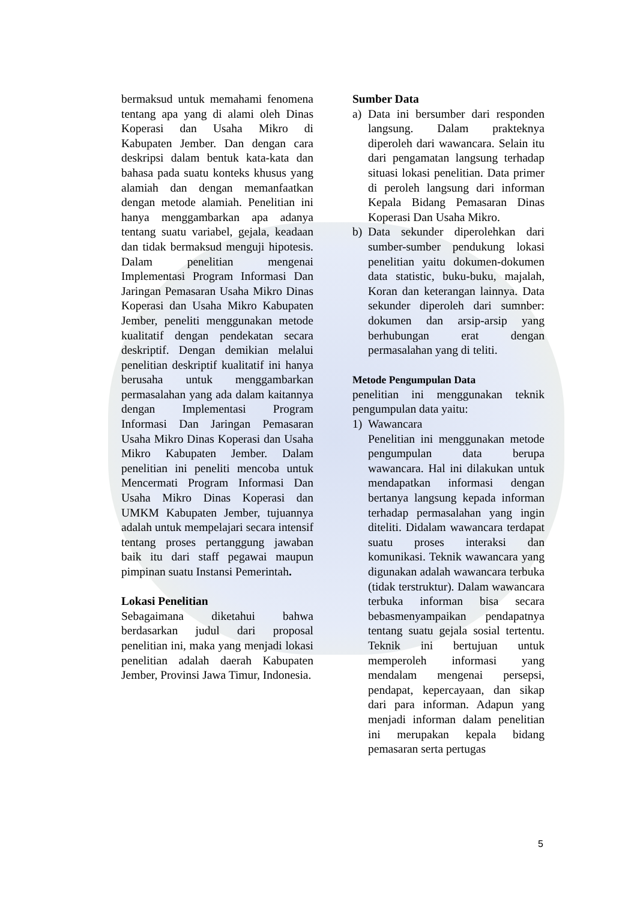bermaksud untuk memahami fenomena tentang apa yang di alami oleh Dinas Koperasi dan Usaha Mikro di Kabupaten Jember. Dan dengan cara deskripsi dalam bentuk kata-kata dan bahasa pada suatu konteks khusus yang alamiah dan dengan memanfaatkan dengan metode alamiah. Penelitian ini hanya menggambarkan apa adanya tentang suatu variabel, gejala, keadaan dan tidak bermaksud menguji hipotesis. Dalam penelitian mengenai Implementasi Program Informasi Dan Jaringan Pemasaran Usaha Mikro Dinas Koperasi dan Usaha Mikro Kabupaten Jember, peneliti menggunakan metode kualitatif dengan pendekatan secara deskriptif. Dengan demikian melalui penelitian deskriptif kualitatif ini hanya berusaha untuk menggambarkan permasalahan yang ada dalam kaitannya dengan Implementasi Program Informasi Dan Jaringan Pemasaran Usaha Mikro Dinas Koperasi dan Usaha Mikro Kabupaten Jember. Dalam penelitian ini peneliti mencoba untuk Mencermati Program Informasi Dan Usaha Mikro Dinas Koperasi dan UMKM Kabupaten Jember, tujuannya adalah untuk mempelajari secara intensif tentang proses pertanggung jawaban baik itu dari staff pegawai maupun pimpinan suatu Instansi Pemerintah.
Lokasi Penelitian
Sebagaimana diketahui bahwa berdasarkan judul dari proposal penelitian ini, maka yang menjadi lokasi penelitian adalah daerah Kabupaten Jember, Provinsi Jawa Timur, Indonesia.
Sumber Data
a) Data ini bersumber dari responden langsung. Dalam prakteknya diperoleh dari wawancara. Selain itu dari pengamatan langsung terhadap situasi lokasi penelitian. Data primer di peroleh langsung dari informan Kepala Bidang Pemasaran Dinas Koperasi Dan Usaha Mikro.
b) Data sekunder diperolehkan dari sumber-sumber pendukung lokasi penelitian yaitu dokumen-dokumen data statistic, buku-buku, majalah, Koran dan keterangan lainnya. Data sekunder diperoleh dari sumnber: dokumen dan arsip-arsip yang berhubungan erat dengan permasalahan yang di teliti.
Metode Pengumpulan Data
penelitian ini menggunakan teknik pengumpulan data yaitu:
1) Wawancara
Penelitian ini menggunakan metode pengumpulan data berupa wawancara. Hal ini dilakukan untuk mendapatkan informasi dengan bertanya langsung kepada informan terhadap permasalahan yang ingin diteliti. Didalam wawancara terdapat suatu proses interaksi dan komunikasi. Teknik wawancara yang digunakan adalah wawancara terbuka (tidak terstruktur). Dalam wawancara terbuka informan bisa secara bebasmenyampaikan pendapatnya tentang suatu gejala sosial tertentu. Teknik ini bertujuan untuk memperoleh informasi yang mendalam mengenai persepsi, pendapat, kepercayaan, dan sikap dari para informan. Adapun yang menjadi informan dalam penelitian ini merupakan kepala bidang pemasaran serta pertugas
5